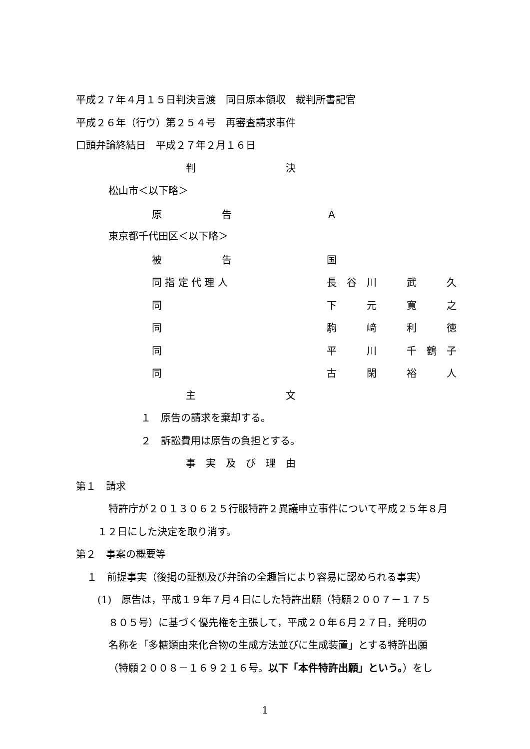平成２７年４月１５日判決言渡　同日原本領収　裁判所書記官
平成２６年（行ウ）第２５４号　再審査請求事件
口頭弁論終結日　平成２７年２月１６日
判　　　　　　　　　決
松山市＜以下略＞
| 原 告 | Ａ |
東京都千代田区＜以下略＞
| 被 告 | 国 |
| 同 指 定 代 理 人 | 長 谷 川 武 久 |
| 同 | 下 元 寛 之 |
| 同 | 駒 﨑 利 徳 |
| 同 | 平 川 千 鶴 子 |
| 同 | 古 閑 裕 人 |
主　　　　　　　　　文
１　原告の請求を棄却する。
２　訴訟費用は原告の負担とする。
事　実　及　び　理　由
第１　請求
特許庁が２０１３０６２５行服特許２異議申立事件について平成２５年８月
１２日にした決定を取り消す。
第２　事案の概要等
１　前提事実（後掲の証拠及び弁論の全趣旨により容易に認められる事実）
(1)　原告は，平成１９年７月４日にした特許出願（特願２００７－１７５
８０５号）に基づく優先権を主張して，平成２０年６月２７日，発明の
名称を「多糖類由来化合物の生成方法並びに生成装置」とする特許出願
（特願２００８－１６９２１６号。以下「本件特許出願」という。）をし
1